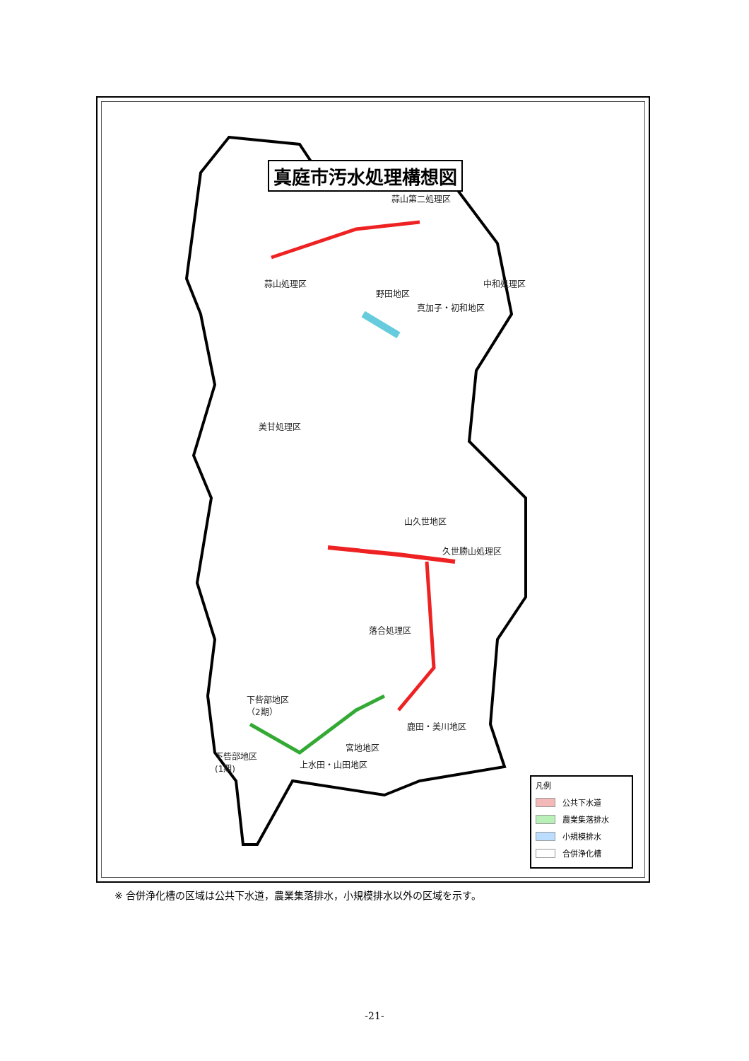真庭市汚水処理構想図
蒜山第二処理区
蒜山処理区 中和処理区
野田地区
真加子・初和地区
美甘処理区
山久世地区
久世勝山処理区
落合処理区
下呰部地区
（2期）
鹿田・美川地区
宮地地区
下呰部地区
(1期)
上水田・山田地区
凡例
公共下水道
農業集落排水
小規模排水
合併浄化槽
※ 合併浄化槽の区域は公共下水道，農業集落排水，小規模排水以外の区域を示す。
-21-